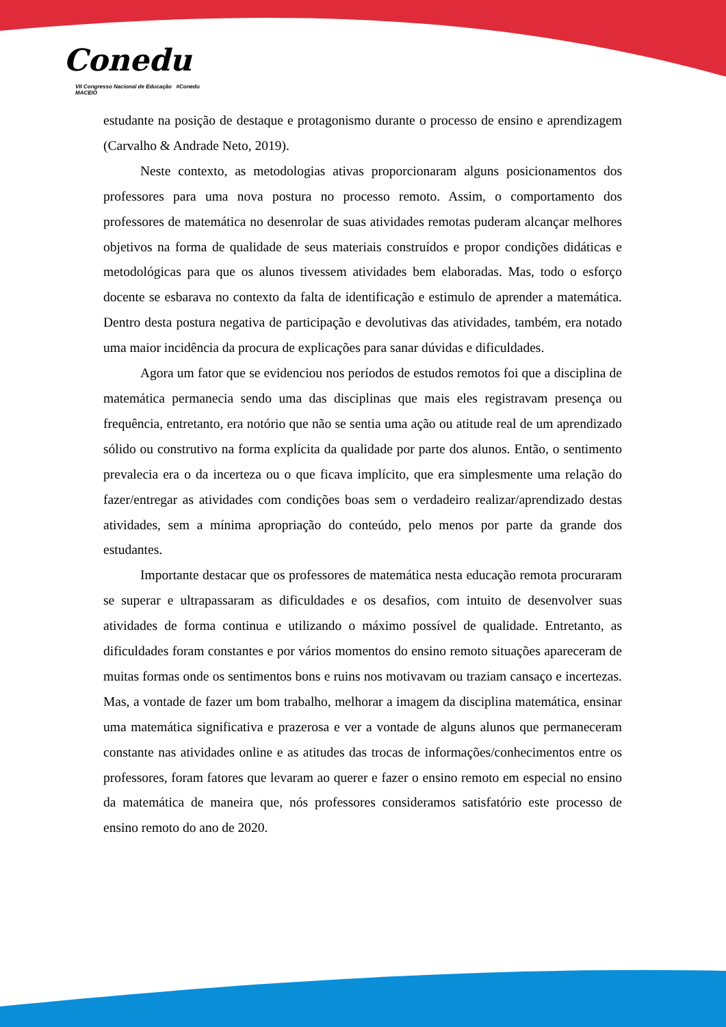Conedu
VII Congresso Nacional de Educação #Conedu MACEIÓ
estudante na posição de destaque e protagonismo durante o processo de ensino e aprendizagem (Carvalho & Andrade Neto, 2019).
Neste contexto, as metodologias ativas proporcionaram alguns posicionamentos dos professores para uma nova postura no processo remoto. Assim, o comportamento dos professores de matemática no desenrolar de suas atividades remotas puderam alcançar melhores objetivos na forma de qualidade de seus materiais construídos e propor condições didáticas e metodológicas para que os alunos tivessem atividades bem elaboradas. Mas, todo o esforço docente se esbarava no contexto da falta de identificação e estimulo de aprender a matemática. Dentro desta postura negativa de participação e devolutivas das atividades, também, era notado uma maior incidência da procura de explicações para sanar dúvidas e dificuldades.
Agora um fator que se evidenciou nos períodos de estudos remotos foi que a disciplina de matemática permanecia sendo uma das disciplinas que mais eles registravam presença ou frequência, entretanto, era notório que não se sentia uma ação ou atitude real de um aprendizado sólido ou construtivo na forma explícita da qualidade por parte dos alunos. Então, o sentimento prevalecia era o da incerteza ou o que ficava implícito, que era simplesmente uma relação do fazer/entregar as atividades com condições boas sem o verdadeiro realizar/aprendizado destas atividades, sem a mínima apropriação do conteúdo, pelo menos por parte da grande dos estudantes.
Importante destacar que os professores de matemática nesta educação remota procuraram se superar e ultrapassaram as dificuldades e os desafios, com intuito de desenvolver suas atividades de forma continua e utilizando o máximo possível de qualidade. Entretanto, as dificuldades foram constantes e por vários momentos do ensino remoto situações apareceram de muitas formas onde os sentimentos bons e ruins nos motivavam ou traziam cansaço e incertezas. Mas, a vontade de fazer um bom trabalho, melhorar a imagem da disciplina matemática, ensinar uma matemática significativa e prazerosa e ver a vontade de alguns alunos que permaneceram constante nas atividades online e as atitudes das trocas de informações/conhecimentos entre os professores, foram fatores que levaram ao querer e fazer o ensino remoto em especial no ensino da matemática de maneira que, nós professores consideramos satisfatório este processo de ensino remoto do ano de 2020.